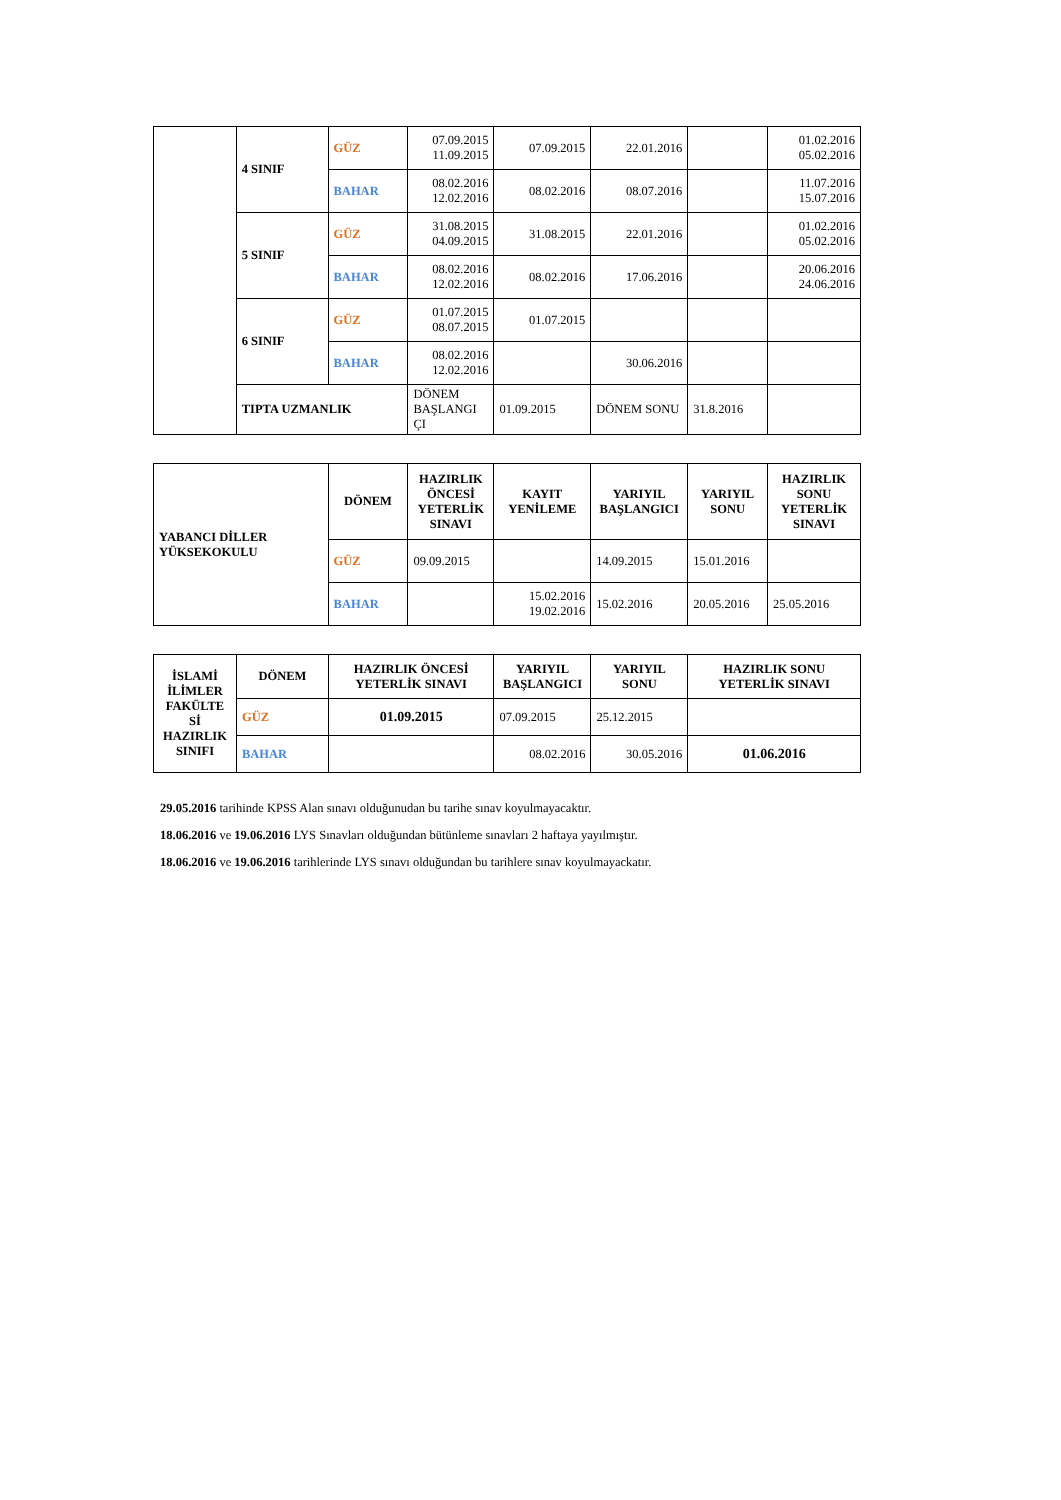| | 4 SINIF | GÜZ | 07.09.2015 11.09.2015 | 07.09.2015 | 22.01.2016 | | 01.02.2016 05.02.2016 |
| | | BAHAR | 08.02.2016 12.02.2016 | 08.02.2016 | 08.07.2016 | | 11.07.2016 15.07.2016 |
| | 5 SINIF | GÜZ | 31.08.2015 04.09.2015 | 31.08.2015 | 22.01.2016 | | 01.02.2016 05.02.2016 |
| | | BAHAR | 08.02.2016 12.02.2016 | 08.02.2016 | 17.06.2016 | | 20.06.2016 24.06.2016 |
| | 6 SINIF | GÜZ | 01.07.2015 08.07.2015 | 01.07.2015 | | | |
| | | BAHAR | 08.02.2016 12.02.2016 | | 30.06.2016 | | |
| | TIPTA UZMANLIK | | DÖNEM BAŞLANGI ÇI | 01.09.2015 | DÖNEM SONU | 31.8.2016 | |
| YABANCI DİLLER YÜKSEKOKULU | DÖNEM | HAZIRLIK ÖNCESİ YETERLİK SINAVI | KAYIT YENİLEME | YARIYIL BAŞLANGICI | YARIYIL SONU | HAZIRLIK SONU YETERLİK SINAVI |
| | GÜZ | 09.09.2015 | | 14.09.2015 | 15.01.2016 | |
| | BAHAR | | 15.02.2016 19.02.2016 | 15.02.2016 | 20.05.2016 | 25.05.2016 |
| İSLAMİ İLİMLER FAKÜLTE Sİ HAZIRLIK SINIFI | DÖNEM | HAZIRLIK ÖNCESİ YETERLİK SINAVI | YARIYIL BAŞLANGICI | YARIYIL SONU | HAZIRLIK SONU YETERLİK SINAVI |
| --- | --- | --- | --- | --- | --- |
| | GÜZ | 01.09.2015 | 07.09.2015 | 25.12.2015 | |
| | BAHAR | | 08.02.2016 | 30.05.2016 | 01.06.2016 |
29.05.2016 tarihinde KPSS Alan sınavı olduğunudan bu tarihe sınav koyulmayacaktır.
18.06.2016 ve 19.06.2016 LYS Sınavları olduğundan bütünleme sınavları 2 haftaya yayılmıştır.
18.06.2016 ve 19.06.2016 tarihlerinde LYS sınavı olduğundan bu tarihlere sınav koyulmayackatır.